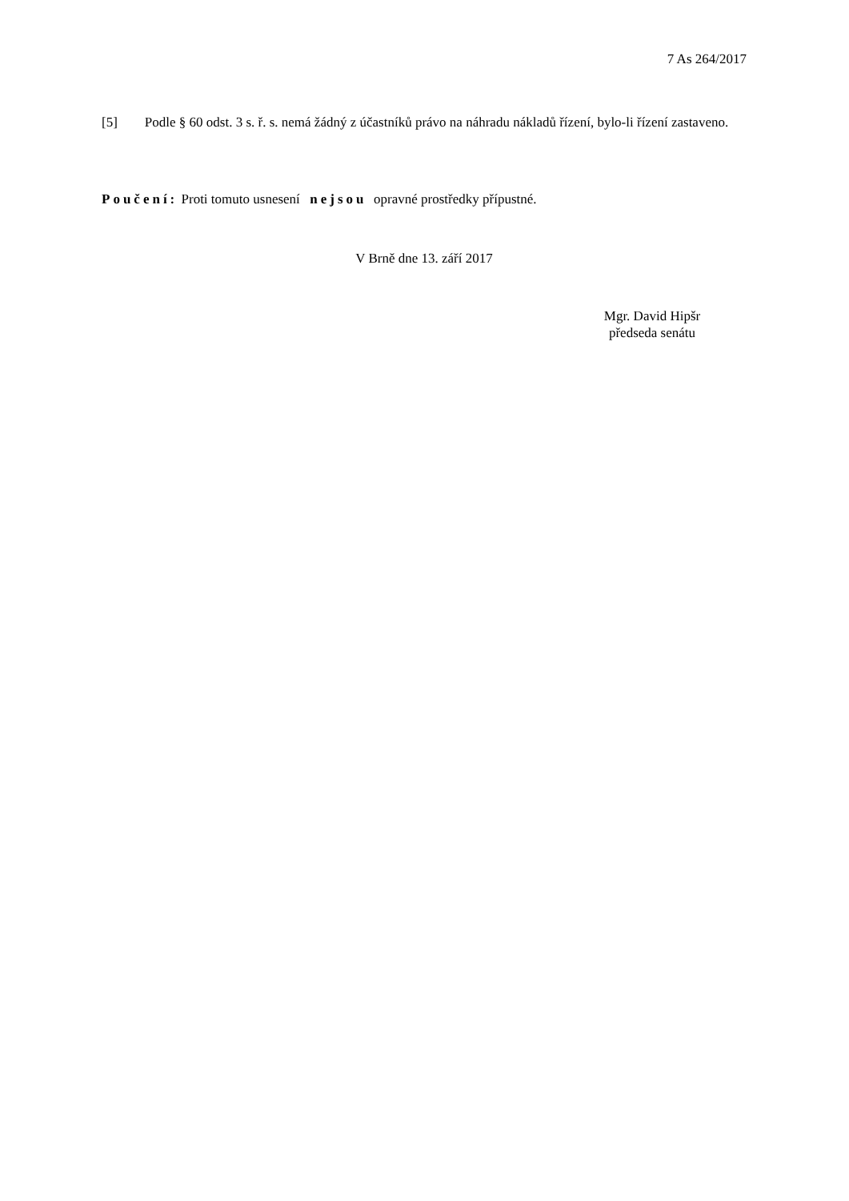7 As 264/2017
[5] Podle § 60 odst. 3 s. ř. s. nemá žádný z účastníků právo na náhradu nákladů řízení, bylo-li řízení zastaveno.
Poučení: Proti tomuto usnesení nejsou opravné prostředky přípustné.
V Brně dne 13. září 2017
Mgr. David Hipšr
předseda senátu